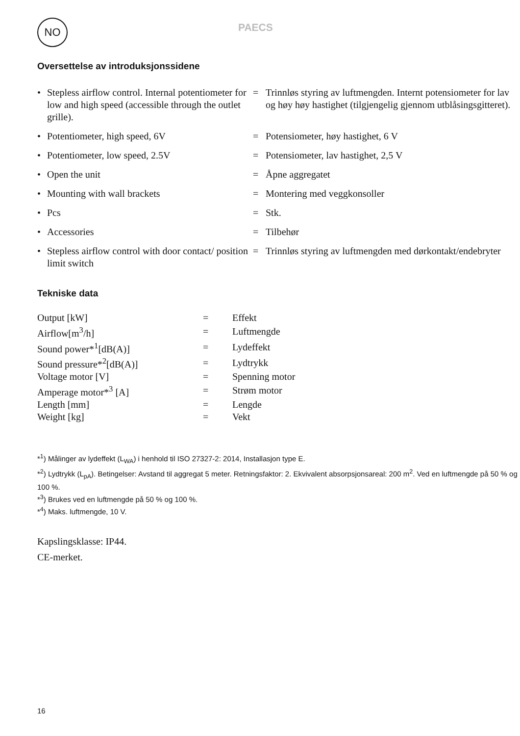NO PAECS
Oversettelse av introduksjonssidene
| • | Stepless airflow control. Internal potentiometer for low and high speed (accessible through the outlet grille). | = | Trinnløs styring av luftmengden. Internt potensiometer for lav og høy høy hastighet (tilgjengelig gjennom utblåsingsgitteret). |
| • | Potentiometer, high speed, 6V | = | Potensiometer, høy hastighet, 6 V |
| • | Potentiometer, low speed, 2.5V | = | Potensiometer, lav hastighet, 2,5 V |
| • | Open the unit | = | Åpne aggregatet |
| • | Mounting with wall brackets | = | Montering med veggkonsoller |
| • | Pcs | = | Stk. |
| • | Accessories | = | Tilbehør |
| • | Stepless airflow control with door contact/ position limit switch | = | Trinnløs styring av luftmengden med dørkontakt/endebryter |
Tekniske data
| Output [kW] | = | Effekt |
| Airflow[m<sup>3</sup>/h] | = | Luftmengde |
| Sound power*<sup>1</sup>[dB(A)] | = | Lydeffekt |
| Sound pressure*<sup>2</sup>[dB(A)] | = | Lydtrykk |
| Voltage motor [V] | = | Spenning motor |
| Amperage motor*<sup>3</sup> [A] | = | Strøm motor |
| Length [mm] | = | Lengde |
| Weight [kg] | = | Vekt |
*<sup>1</sup>) Målinger av lydeffekt (L<sub>WA</sub>) i henhold til ISO 27327-2: 2014, Installasjon type E.
*<sup>2</sup>) Lydtrykk (L<sub>pA</sub>). Betingelser: Avstand til aggregat 5 meter. Retningsfaktor: 2. Ekvivalent absorpsjonsareal: 200 m<sup>2</sup>. Ved en luftmengde på 50 % og 100 %.
*<sup>3</sup>) Brukes ved en luftmengde på 50 % og 100 %.
*<sup>4</sup>) Maks. luftmengde, 10 V.
Kapslingsklasse: IP44.
CE-merket.
16